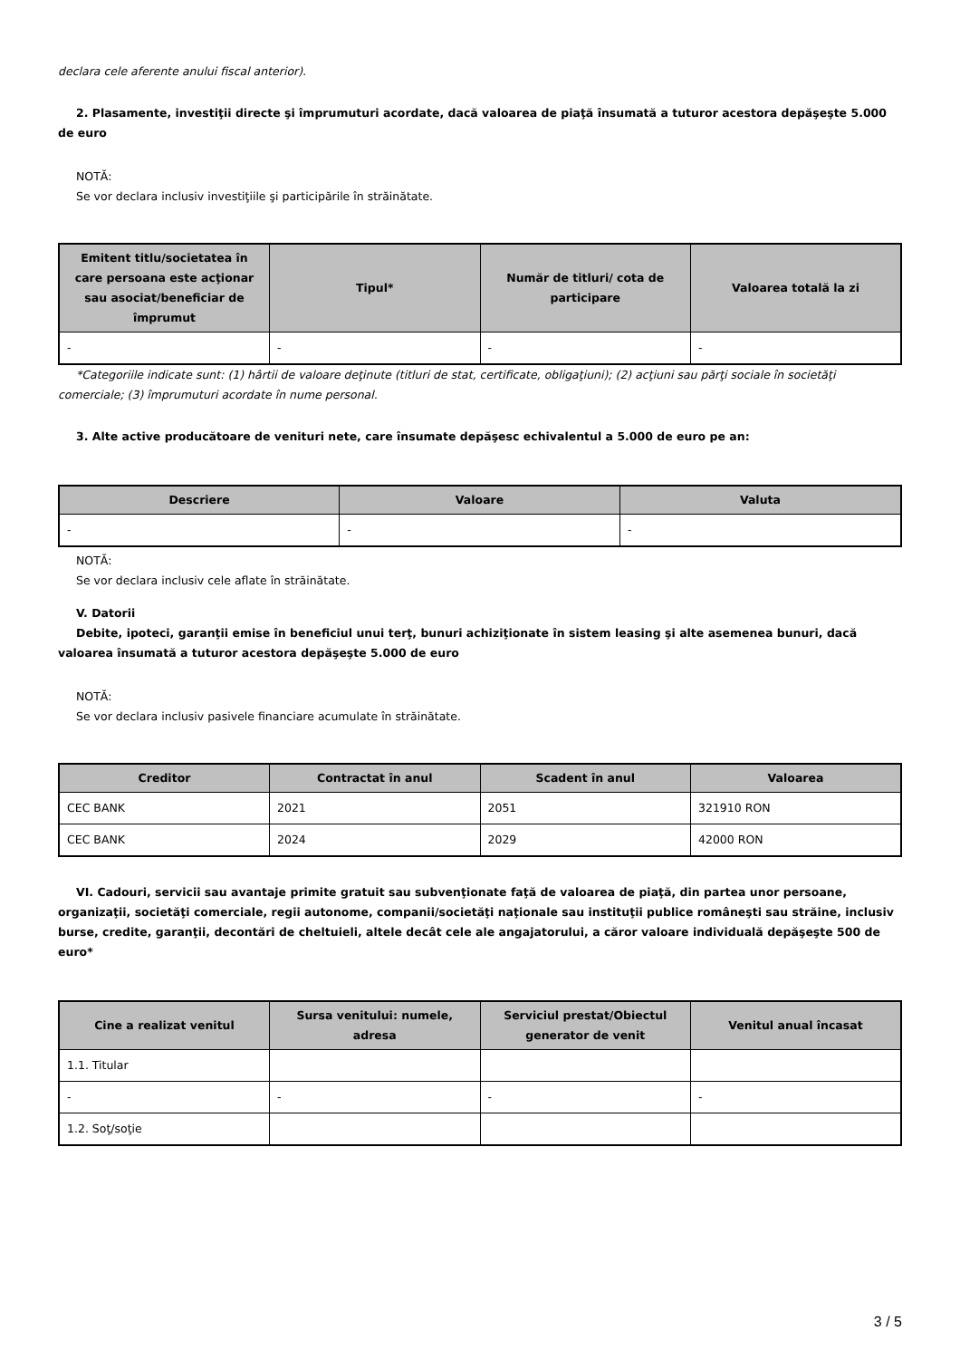declara cele aferente anului fiscal anterior).
2. Plasamente, investiţii directe şi împrumuturi acordate, dacă valoarea de piaţă însumată a tuturor acestora depăşeşte 5.000 de euro
NOTĂ:
Se vor declara inclusiv investiţiile şi participările în străinătate.
| Emitent titlu/societatea în care persoana este acţionar sau asociat/beneficiar de împrumut | Tipul* | Număr de titluri/ cota de participare | Valoarea totală la zi |
| --- | --- | --- | --- |
| - | - | - | - |
*Categoriile indicate sunt: (1) hârtii de valoare deţinute (titluri de stat, certificate, obligaţiuni); (2) acţiuni sau părţi sociale în societăţi comerciale; (3) împrumuturi acordate în nume personal.
3. Alte active producătoare de venituri nete, care însumate depăşesc echivalentul a 5.000 de euro pe an:
| Descriere | Valoare | Valuta |
| --- | --- | --- |
| - | - | - |
NOTĂ:
Se vor declara inclusiv cele aflate în străinătate.
V. Datorii
Debite, ipoteci, garanţii emise în beneficiul unui terţ, bunuri achiziţionate în sistem leasing şi alte asemenea bunuri, dacă valoarea însumată a tuturor acestora depăşeşte 5.000 de euro
NOTĂ:
Se vor declara inclusiv pasivele financiare acumulate în străinătate.
| Creditor | Contractat în anul | Scadent în anul | Valoarea |
| --- | --- | --- | --- |
| CEC BANK | 2021 | 2051 | 321910 RON |
| CEC BANK | 2024 | 2029 | 42000 RON |
VI. Cadouri, servicii sau avantaje primite gratuit sau subvenţionate faţă de valoarea de piaţă, din partea unor persoane, organizaţii, societăţi comerciale, regii autonome, companii/societăţi naţionale sau instituţii publice româneşti sau străine, inclusiv burse, credite, garanţii, decontări de cheltuieli, altele decât cele ale angajatorului, a căror valoare individuală depăşeşte 500 de euro*
| Cine a realizat venitul | Sursa venitului: numele, adresa | Serviciul prestat/Obiectul generator de venit | Venitul anual încasat |
| --- | --- | --- | --- |
| 1.1. Titular | | | |
| - | - | - | - |
| 1.2. Soţ/soţie | | | |
3 / 5